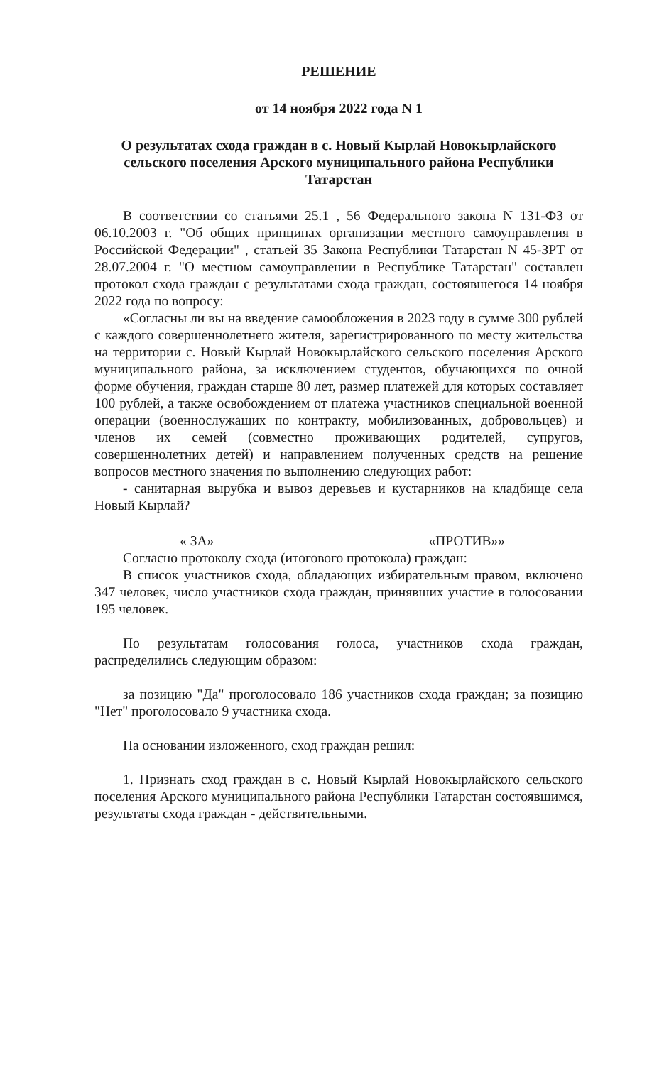РЕШЕНИЕ
от 14 ноября 2022 года N 1
О результатах схода граждан в с. Новый Кырлай Новокырлайского сельского поселения Арского муниципального района Республики Татарстан
В соответствии со статьями 25.1 , 56 Федерального закона N 131-ФЗ от 06.10.2003 г. "Об общих принципах организации местного самоуправления в Российской Федерации" , статьей 35 Закона Республики Татарстан N 45-ЗРТ от 28.07.2004 г. "О местном самоуправлении в Республике Татарстан" составлен протокол схода граждан с результатами схода граждан, состоявшегося 14 ноября 2022 года по вопросу:
«Согласны ли вы на введение самообложения в 2023 году в сумме 300 рублей с каждого совершеннолетнего жителя, зарегистрированного по месту жительства на территории с. Новый Кырлай Новокырлайского сельского поселения Арского муниципального района, за исключением студентов, обучающихся по очной форме обучения, граждан старше 80 лет, размер платежей для которых составляет 100 рублей, а также освобождением от платежа участников специальной военной операции (военнослужащих по контракту, мобилизованных, добровольцев) и членов их семей (совместно проживающих родителей, супругов, совершеннолетних детей) и направлением полученных средств на решение вопросов местного значения по выполнению следующих работ:
- санитарная вырубка и вывоз деревьев и кустарников на кладбище села Новый Кырлай?
« ЗА» «ПРОТИВ»»
Согласно протоколу схода (итогового протокола) граждан:
В список участников схода, обладающих избирательным правом, включено 347 человек, число участников схода граждан, принявших участие в голосовании 195 человек.
По результатам голосования голоса, участников схода граждан, распределились следующим образом:
за позицию "Да" проголосовало 186 участников схода граждан; за позицию "Нет" проголосовало 9 участника схода.
На основании изложенного, сход граждан решил:
1. Признать сход граждан в с. Новый Кырлай Новокырлайского сельского поселения Арского муниципального района Республики Татарстан состоявшимся, результаты схода граждан - действительными.